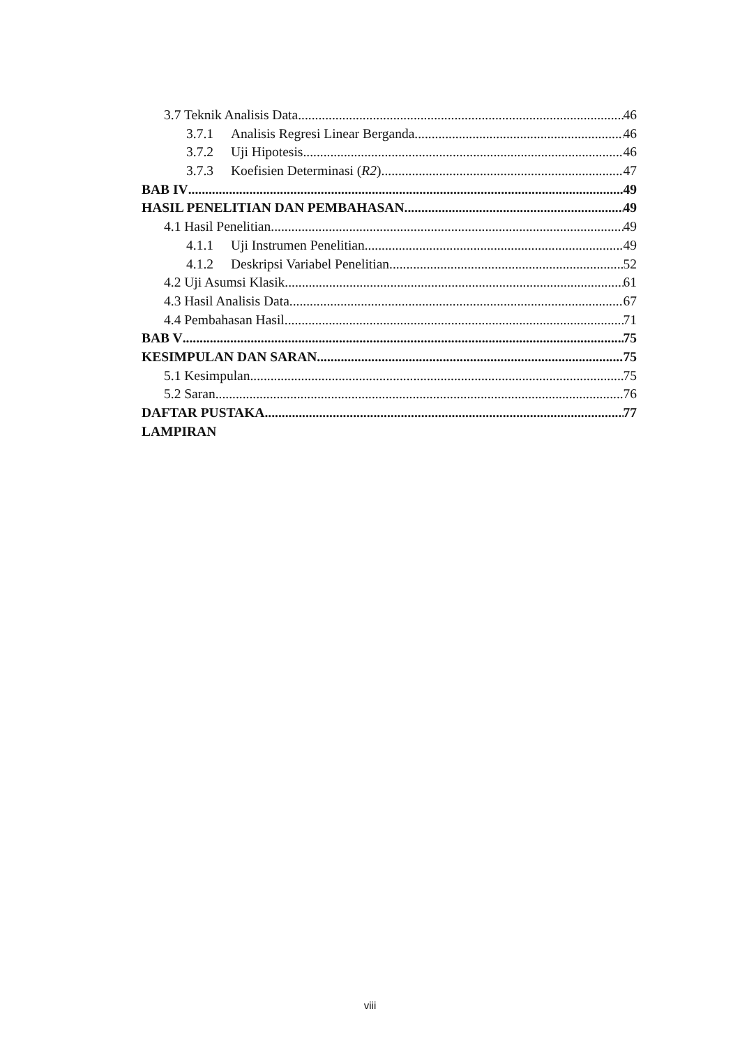3.7 Teknik Analisis Data 46
3.7.1 Analisis Regresi Linear Berganda 46
3.7.2 Uji Hipotesis 46
3.7.3 Koefisien Determinasi (R2) 47
BAB IV 49
HASIL PENELITIAN DAN PEMBAHASAN 49
4.1 Hasil Penelitian 49
4.1.1 Uji Instrumen Penelitian 49
4.1.2 Deskripsi Variabel Penelitian 52
4.2 Uji Asumsi Klasik 61
4.3 Hasil Analisis Data 67
4.4 Pembahasan Hasil 71
BAB V 75
KESIMPULAN DAN SARAN 75
5.1 Kesimpulan 75
5.2 Saran 76
DAFTAR PUSTAKA 77
LAMPIRAN
viii